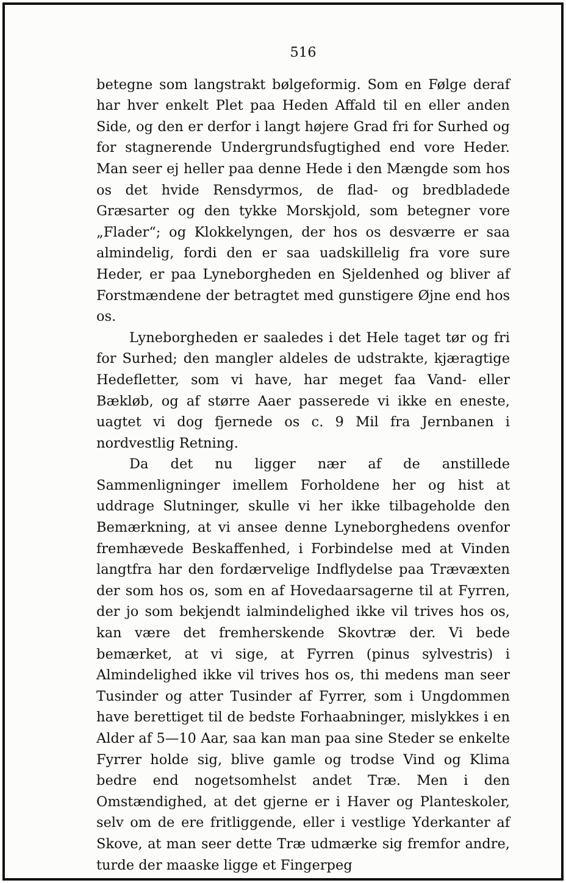516
betegne som langstrakt bølgeformig. Som en Følge deraf har hver enkelt Plet paa Heden Affald til en eller anden Side, og den er derfor i langt højere Grad fri for Surhed og for stagnerende Undergrundsfugtighed end vore Heder. Man seer ej heller paa denne Hede i den Mængde som hos os det hvide Rensdyrmos, de flad- og bredbladede Græsarter og den tykke Morskjold, som betegner vore „Flader“; og Klokkelyngen, der hos os desværre er saa almindelig, fordi den er saa uadskillelig fra vore sure Heder, er paa Lyneborgheden en Sjeldenhed og bliver af Forstmændene der betragtet med gunstigere Øjne end hos os.
Lyneborgheden er saaledes i det Hele taget tør og fri for Surhed; den mangler aldeles de udstrakte, kjæragtige Hedefletter, som vi have, har meget faa Vand- eller Bækløb, og af større Aaer passerede vi ikke en eneste, uagtet vi dog fjernede os c. 9 Mil fra Jernbanen i nordvestlig Retning.
Da det nu ligger nær af de anstillede Sammenligninger imellem Forholdene her og hist at uddrage Slutninger, skulle vi her ikke tilbageholde den Bemærkning, at vi ansee denne Lyneborghedens ovenfor fremhævede Beskaffenhed, i Forbindelse med at Vinden langtfra har den fordærvelige Indflydelse paa Trævæxten der som hos os, som en af Hovedaarsagerne til at Fyrren, der jo som bekjendt ialmindelighed ikke vil trives hos os, kan være det fremherskende Skovtræ der. Vi bede bemærket, at vi sige, at Fyrren (pinus sylvestris) i Almindelighed ikke vil trives hos os, thi medens man seer Tusinder og atter Tusinder af Fyrrer, som i Ungdommen have berettiget til de bedste Forhaabninger, mislykkes i en Alder af 5—10 Aar, saa kan man paa sine Steder se enkelte Fyrrer holde sig, blive gamle og trodse Vind og Klima bedre end nogetsomhelst andet Træ. Men i den Omstændighed, at det gjerne er i Haver og Planteskoler, selv om de ere fritliggende, eller i vestlige Yderkanter af Skove, at man seer dette Træ udmærke sig fremfor andre, turde der maaske ligge et Fingerpeg